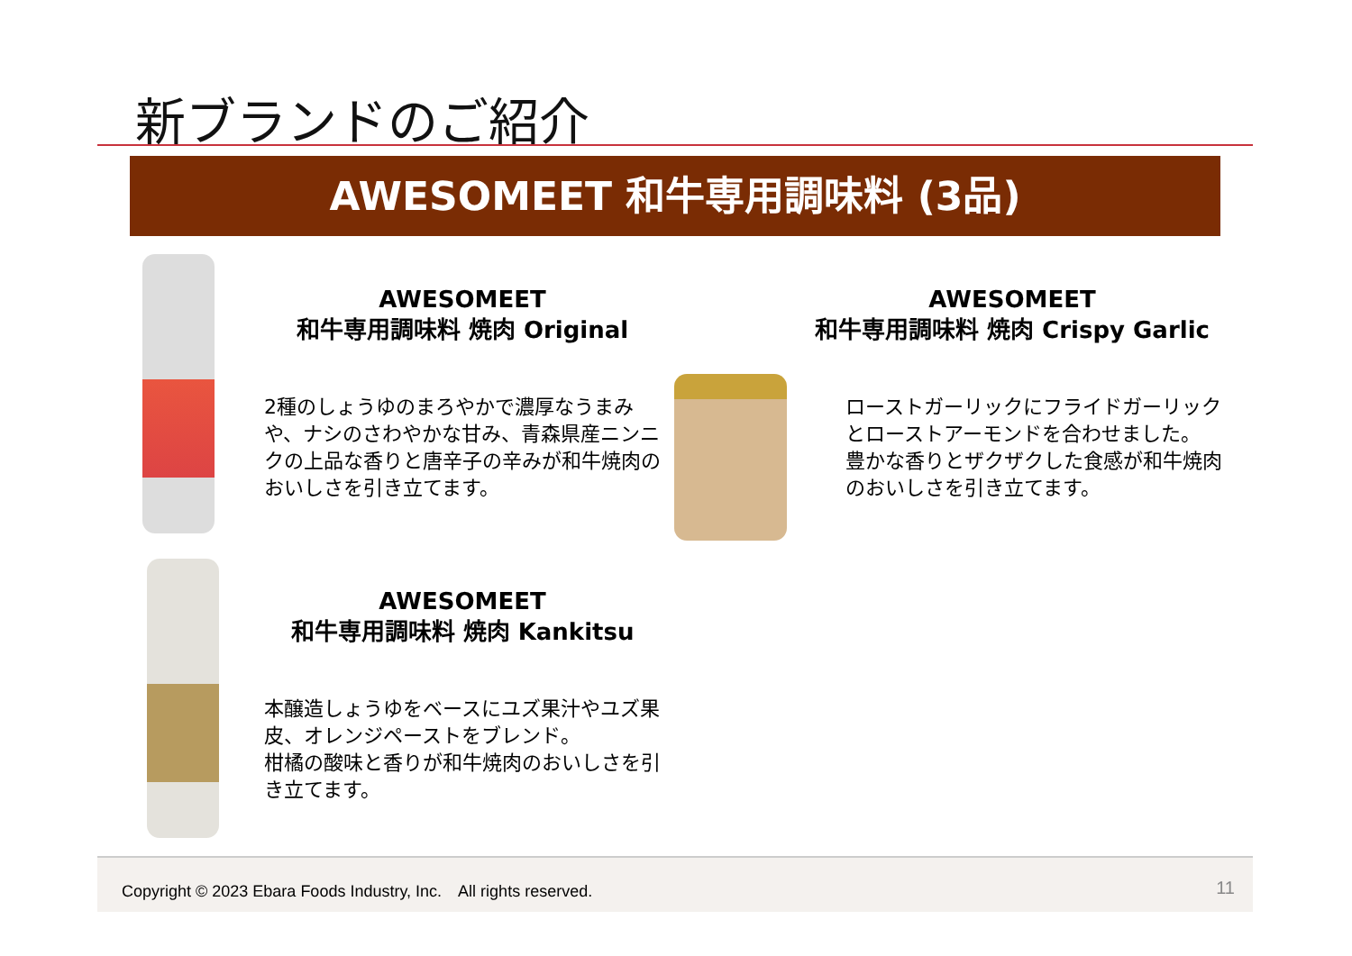新ブランドのご紹介
AWESOMEET 和牛専用調味料 (3品)
AWESOMEET
和牛専用調味料 焼肉 Original
2種のしょうゆのまろやかで濃厚なうまみや、ナシのさわやかな甘み、青森県産ニンニクの上品な香りと唐辛子の辛みが和牛焼肉のおいしさを引き立てます。
AWESOMEET
和牛専用調味料 焼肉 Crispy Garlic
ローストガーリックにフライドガーリックとローストアーモンドを合わせました。
豊かな香りとザクザクした食感が和牛焼肉のおいしさを引き立てます。
AWESOMEET
和牛専用調味料 焼肉 Kankitsu
本醸造しょうゆをベースにユズ果汁やユズ果皮、オレンジペーストをブレンド。
柑橘の酸味と香りが和牛焼肉のおいしさを引き立てます。
Copyright © 2023 Ebara Foods Industry, Inc.　All rights reserved. 11